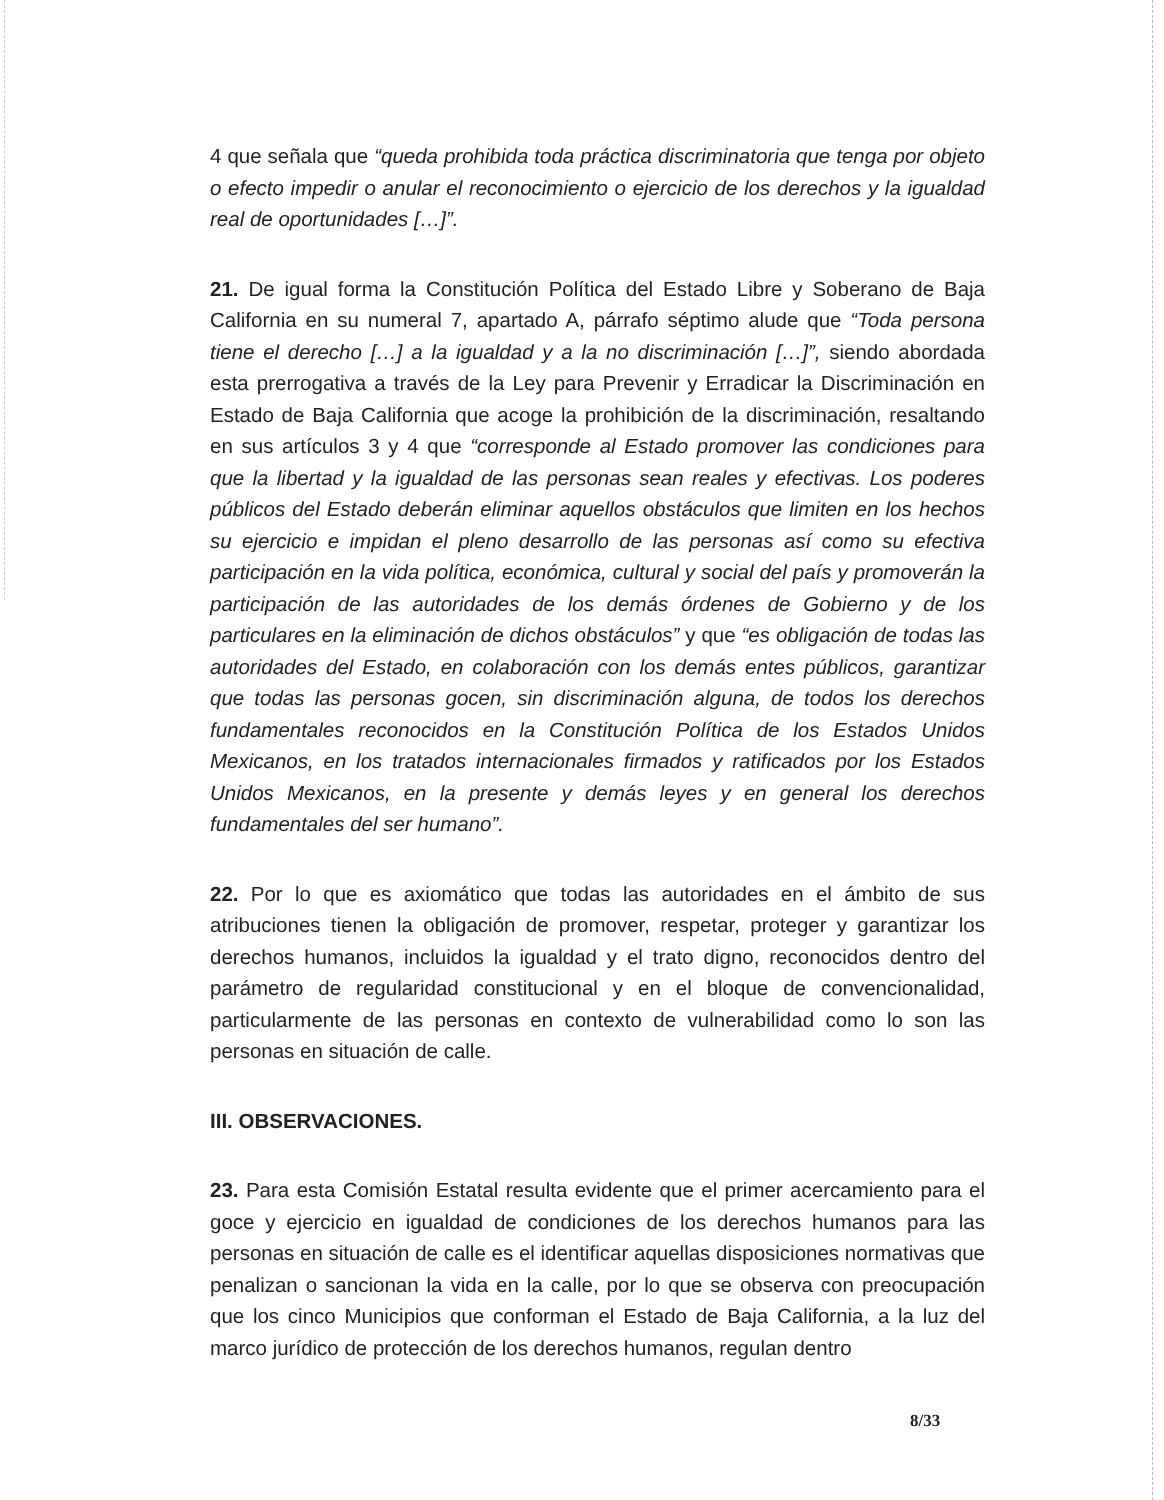4 que señala que “queda prohibida toda práctica discriminatoria que tenga por objeto o efecto impedir o anular el reconocimiento o ejercicio de los derechos y la igualdad real de oportunidades […]”.
21. De igual forma la Constitución Política del Estado Libre y Soberano de Baja California en su numeral 7, apartado A, párrafo séptimo alude que “Toda persona tiene el derecho […] a la igualdad y a la no discriminación […]”, siendo abordada esta prerrogativa a través de la Ley para Prevenir y Erradicar la Discriminación en Estado de Baja California que acoge la prohibición de la discriminación, resaltando en sus artículos 3 y 4 que “corresponde al Estado promover las condiciones para que la libertad y la igualdad de las personas sean reales y efectivas. Los poderes públicos del Estado deberán eliminar aquellos obstáculos que limiten en los hechos su ejercicio e impidan el pleno desarrollo de las personas así como su efectiva participación en la vida política, económica, cultural y social del país y promoverán la participación de las autoridades de los demás órdenes de Gobierno y de los particulares en la eliminación de dichos obstáculos” y que “es obligación de todas las autoridades del Estado, en colaboración con los demás entes públicos, garantizar que todas las personas gocen, sin discriminación alguna, de todos los derechos fundamentales reconocidos en la Constitución Política de los Estados Unidos Mexicanos, en los tratados internacionales firmados y ratificados por los Estados Unidos Mexicanos, en la presente y demás leyes y en general los derechos fundamentales del ser humano”.
22. Por lo que es axiomático que todas las autoridades en el ámbito de sus atribuciones tienen la obligación de promover, respetar, proteger y garantizar los derechos humanos, incluidos la igualdad y el trato digno, reconocidos dentro del parámetro de regularidad constitucional y en el bloque de convencionalidad, particularmente de las personas en contexto de vulnerabilidad como lo son las personas en situación de calle.
III. OBSERVACIONES.
23. Para esta Comisión Estatal resulta evidente que el primer acercamiento para el goce y ejercicio en igualdad de condiciones de los derechos humanos para las personas en situación de calle es el identificar aquellas disposiciones normativas que penalizan o sancionan la vida en la calle, por lo que se observa con preocupación que los cinco Municipios que conforman el Estado de Baja California, a la luz del marco jurídico de protección de los derechos humanos, regulan dentro
8/33